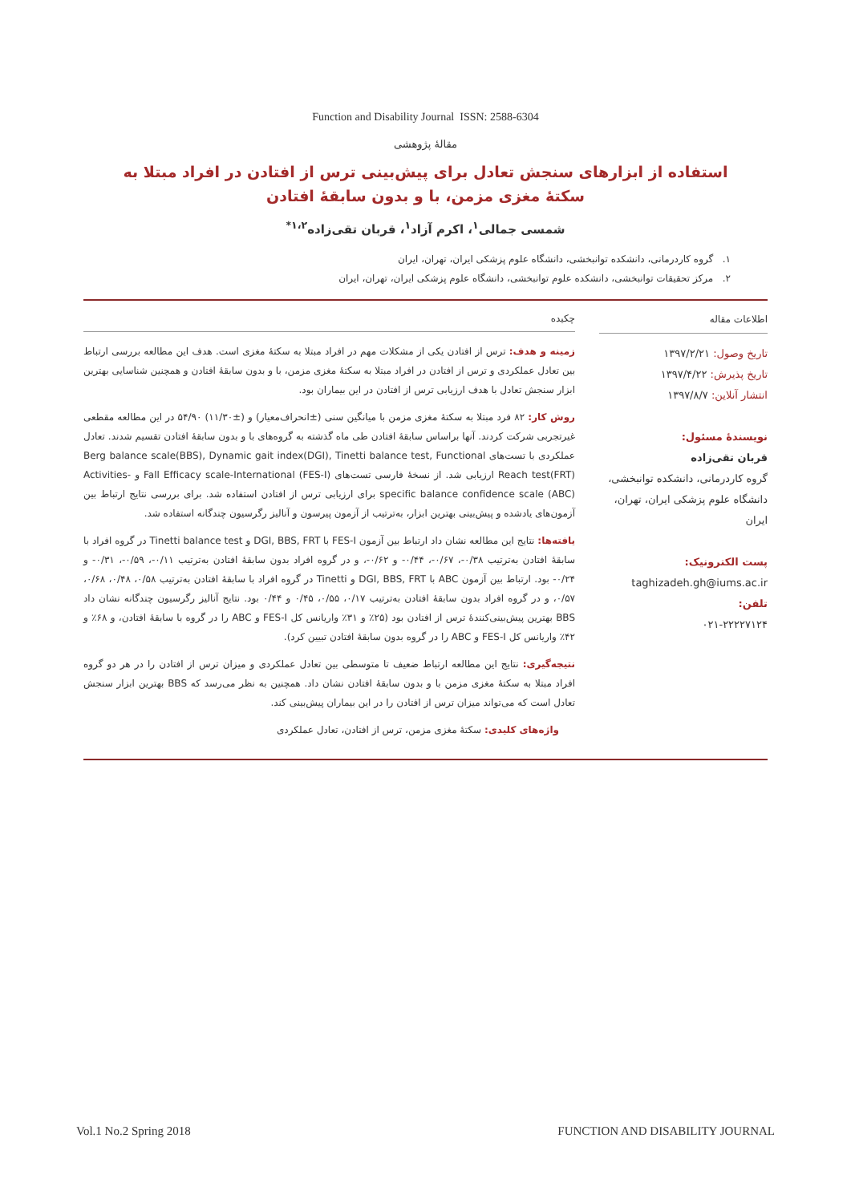Function and Disability Journal ISSN: 2588-6304
مقالهٔ پژوهشی
استفاده از ابزارهای سنجش تعادل برای پیش‌بینی ترس از افتادن در افراد مبتلا به سکتهٔ مغزی مزمن، با و بدون سابقهٔ افتادن
شمسی جمالی<sup>۱</sup>، اکرم آزاد<sup>۱</sup>، قربان تقی‌زاده<sup>۱،۲*</sup>
۱. گروه کاردرمانی، دانشکده توانبخشی، دانشگاه علوم پزشکی ایران، تهران، ایران
۲. مرکز تحقیقات توانبخشی، دانشکده علوم توانبخشی، دانشگاه علوم پزشکی ایران، تهران، ایران
اطلاعات مقاله
تاریخ وصول: ۱۳۹۷/۲/۲۱
تاریخ پذیرش: ۱۳۹۷/۴/۲۲
انتشار آنلاین: ۱۳۹۷/۸/۷
نویسندهٔ مسئول:
قربان تقی‌زاده
گروه کاردرمانی، دانشکده توانبخشی، دانشگاه علوم پزشکی ایران، تهران، ایران
پست الکترونیک:
taghizadeh.gh@iums.ac.ir
تلفن:
۰۲۱-۲۲۲۲۷۱۲۴
چکیده
زمینه و هدف: ترس از افتادن یکی از مشکلات مهم در افراد مبتلا به سکتهٔ مغزی است. هدف این مطالعه بررسی ارتباط بین تعادل عملکردی و ترس از افتادن در افراد مبتلا به سکتهٔ مغزی مزمن، با و بدون سابقهٔ افتادن و همچنین شناسایی بهترین ابزار سنجش تعادل با هدف ارزیابی ترس از افتادن در این بیماران بود.
روش کار: ۸۲ فرد مبتلا به سکتهٔ مغزی مزمن با میانگین سنی (±انحراف‌معیار) و (±۱۱/۳۰) ۵۴/۹۰ در این مطالعه مقطعی غیرتجربی شرکت کردند. آنها براساس سابقهٔ افتادن طی ماه گذشته به گروه‌های با و بدون سابقهٔ افتادن تقسیم شدند. تعادل عملکردی با تست‌های Berg balance scale(BBS), Dynamic gait index(DGI), Tinetti balance test, Functional Reach test(FRT) ارزیابی شد. از نسخهٔ فارسی تست‌های Fall Efficacy scale-International (FES-I) و Activities-specific balance confidence scale (ABC) برای ارزیابی ترس از افتادن استفاده شد. برای بررسی نتایج ارتباط بین آزمون‌های یادشده و پیش‌بینی بهترین ابزار، به‌ترتیب از آزمون پیرسون و آنالیز رگرسیون چندگانه استفاده شد.
یافته‌ها: نتایج این مطالعه نشان داد ارتباط بین آزمون FES-I با DGI, BBS, FRT و Tinetti balance test در گروه افراد با سابقهٔ افتادن به‌ترتیب ۰/۳۸-، ۰/۶۷-، ۰/۴۴- و ۰/۶۲-، و در گروه افراد بدون سابقهٔ افتادن به‌ترتیب ۰/۱۱-، ۰/۵۹-، ۰/۳۱- و ۰/۲۴- بود. ارتباط بین آزمون ABC با DGI, BBS, FRT و Tinetti در گروه افراد با سابقهٔ افتادن به‌ترتیب ۰/۵۸، ۰/۴۸، ۰/۶۸، ۰/۵۷، و در گروه افراد بدون سابقهٔ افتادن به‌ترتیب ۰/۱۷، ۰/۵۵، ۰/۴۵ و ۰/۴۴ بود. نتایج آنالیز رگرسیون چندگانه نشان داد BBS بهترین پیش‌بینی‌کنندهٔ ترس از افتادن بود (۲۵٪ و ۳۱٪ واریانس کل FES-I و ABC را در گروه با سابقهٔ افتادن، و ۶۸٪ و ۴۲٪ واریانس کل FES-I و ABC را در گروه بدون سابقهٔ افتادن تبیین کرد).
نتیجه‌گیری: نتایج این مطالعه ارتباط ضعیف تا متوسطی بین تعادل عملکردی و میزان ترس از افتادن را در هر دو گروه افراد مبتلا به سکتهٔ مغزی مزمن با و بدون سابقهٔ افتادن نشان داد. همچنین به نظر می‌رسد که BBS بهترین ابزار سنجش تعادل است که می‌تواند میزان ترس از افتادن را در این بیماران پیش‌بینی کند.
واژه‌های کلیدی: سکتهٔ مغزی مزمن، ترس از افتادن، تعادل عملکردی
Vol.1 No.2 Spring 2018 FUNCTION AND DISABILITY JOURNAL